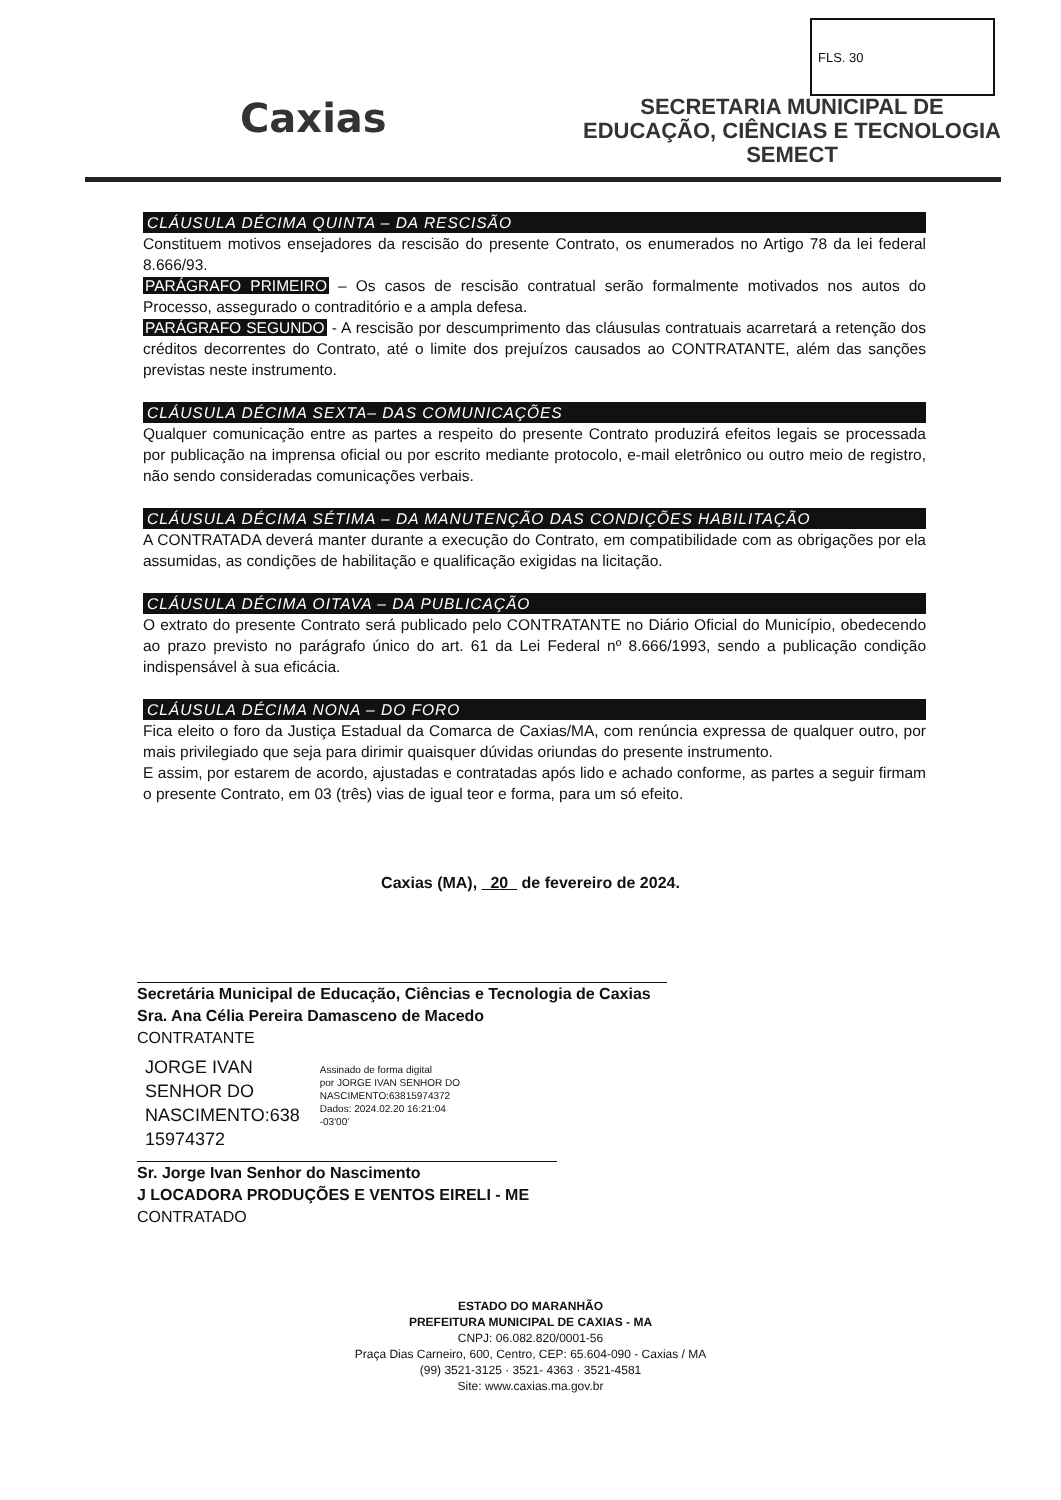FLS. 30
Caxias
SECRETARIA MUNICIPAL DE
EDUCAÇÃO, CIÊNCIAS E TECNOLOGIA
SEMECT
CLÁUSULA DÉCIMA QUINTA – DA RESCISÃO
Constituem motivos ensejadores da rescisão do presente Contrato, os enumerados no Artigo 78 da lei federal 8.666/93.
PARÁGRAFO PRIMEIRO – Os casos de rescisão contratual serão formalmente motivados nos autos do Processo, assegurado o contraditório e a ampla defesa.
PARÁGRAFO SEGUNDO - A rescisão por descumprimento das cláusulas contratuais acarretará a retenção dos créditos decorrentes do Contrato, até o limite dos prejuízos causados ao CONTRATANTE, além das sanções previstas neste instrumento.
CLÁUSULA DÉCIMA SEXTA– DAS COMUNICAÇÕES
Qualquer comunicação entre as partes a respeito do presente Contrato produzirá efeitos legais se processada por publicação na imprensa oficial ou por escrito mediante protocolo, e-mail eletrônico ou outro meio de registro, não sendo consideradas comunicações verbais.
CLÁUSULA DÉCIMA SÉTIMA – DA MANUTENÇÃO DAS CONDIÇÕES HABILITAÇÃO
A CONTRATADA deverá manter durante a execução do Contrato, em compatibilidade com as obrigações por ela assumidas, as condições de habilitação e qualificação exigidas na licitação.
CLÁUSULA DÉCIMA OITAVA – DA PUBLICAÇÃO
O extrato do presente Contrato será publicado pelo CONTRATANTE no Diário Oficial do Município, obedecendo ao prazo previsto no parágrafo único do art. 61 da Lei Federal nº 8.666/1993, sendo a publicação condição indispensável à sua eficácia.
CLÁUSULA DÉCIMA NONA – DO FORO
Fica eleito o foro da Justiça Estadual da Comarca de Caxias/MA, com renúncia expressa de qualquer outro, por mais privilegiado que seja para dirimir quaisquer dúvidas oriundas do presente instrumento.
E assim, por estarem de acordo, ajustadas e contratadas após lido e achado conforme, as partes a seguir firmam o presente Contrato, em 03 (três) vias de igual teor e forma, para um só efeito.
Caxias (MA), 20 de fevereiro de 2024.
Secretária Municipal de Educação, Ciências e Tecnologia de Caxias
Sra. Ana Célia Pereira Damasceno de Macedo
CONTRATANTE
JORGE IVAN
SENHOR DO
NASCIMENTO:638
15974372
Assinado de forma digital
por JORGE IVAN SENHOR DO
NASCIMENTO:63815974372
Dados: 2024.02.20 16:21:04
-03'00'
Sr. Jorge Ivan Senhor do Nascimento
J LOCADORA PRODUÇÕES E VENTOS EIRELI - ME
CONTRATADO
ESTADO DO MARANHÃO
PREFEITURA MUNICIPAL DE CAXIAS - MA
CNPJ: 06.082.820/0001-56
Praça Dias Carneiro, 600, Centro, CEP: 65.604-090 - Caxias / MA
(99) 3521-3125 · 3521- 4363 · 3521-4581
Site: www.caxias.ma.gov.br